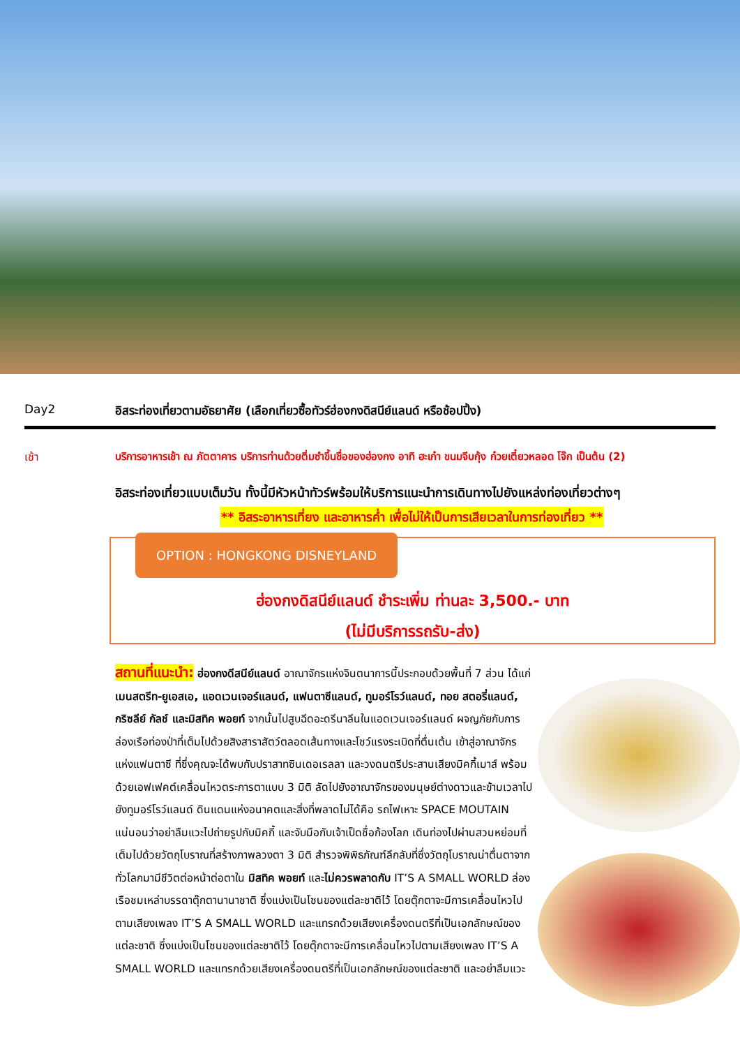Day2 อิสระท่องเที่ยวตามอัธยาศัย (เลือกเที่ยวซื้อทัวร์ฮ่องกงดิสนีย์แลนด์ หรือช้อปปิ้ง)
เช้า บริการอาหารเช้า ณ ภัตตาคาร บริการท่านด้วยติ่มซำขึ้นชื่อของฮ่องกง อาทิ ฮะเก๋า ขนมจีบกุ้ง ก๋วยเตี๋ยวหลอด โจ๊ก เป็นต้น (2)
อิสระท่องเที่ยวแบบเต็มวัน ทั้งนี้มีหัวหน้าทัวร์พร้อมให้บริการแนะนำการเดินทางไปยังแหล่งท่องเที่ยวต่างๆ
** อิสระอาหารเที่ยง และอาหารค่ำ เพื่อไม่ให้เป็นการเสียเวลาในการท่องเที่ยว **
OPTION : HONGKONG DISNEYLAND
ฮ่องกงดิสนีย์แลนด์ ชำระเพิ่ม ท่านละ 3,500.- บาท
(ไม่มีบริการรถรับ-ส่ง)
สถานที่แนะนำ: ฮ่องกงดีสนีย์แลนด์ อาณาจักรแห่งจินตนาการนี้ประกอบด้วยพื้นที่ 7 ส่วน ได้แก่ เมนสตรีท-ยูเอสเอ, แอดเวนเจอร์แลนด์, แฟนตาซีแลนด์, ทูมอร์โรว์แลนด์, ทอย สตอรี่แลนด์, กริซลีย์ กัลช์ และมิสทิค พอยท์ จากนั้นไปสูบฉีดอะดรีนาลีนในแอดเวนเจอร์แลนด์ ผจญภัยกับการล่องเรือท่องป่าที่เต็มไปด้วยสิงสาราสัตว์ตลอดเส้นทางและโชว์แรงระเบิดที่ตื่นเต้น เข้าสู่อาณาจักรแห่งแฟนตาซี ที่ซึ่งคุณจะได้พบกับปราสาทซินเดอเรลลา และวงดนตรีประสานเสียงมิคกี้เมาส์ พร้อมด้วยเอฟเฟคต์เคลื่อนไหวตระการตาแบบ 3 มิติ ลัดไปยังอาณาจักรของมนุษย์ต่างดาวและข้ามเวลาไปยังทูมอร์โรว์แลนด์ ดินแดนแห่งอนาคตและสิ่งที่พลาดไม่ได้คือ รถไฟเหาะ SPACE MOUTAIN แน่นอนว่าอย่าลืมแวะไปถ่ายรูปกับมิคกี้ และจับมือกับเจ้าเป็ดชื่อก้องโลก เดินท่องไปผ่านสวนหย่อมที่เต็มไปด้วยวัตถุโบราณที่สร้างภาพลวงตา 3 มิติ สำรวจพิพิธภัณฑ์ลึกลับที่ซึ่งวัตถุโบราณน่าตื่นตาจากทั่วโลกมามีชีวิตต่อหน้าต่อตาใน มิสทิค พอยท์ และไม่ควรพลาดกับ IT’S A SMALL WORLD ล่องเรือชมเหล่าบรรดาตุ๊กตานานาชาติ ซึ่งแบ่งเป็นโซนของแต่ละชาติไว้ โดยตุ๊กตาจะมีการเคลื่อนไหวไปตามเสียงเพลง IT’S A SMALL WORLD และแทรกด้วยเสียงเครื่องดนตรีที่เป็นเอกลักษณ์ของแต่ละชาติ ซึ่งแบ่งเป็นโซนของแต่ละชาติไว้ โดยตุ๊กตาจะมีการเคลื่อนไหวไปตามเสียงเพลง IT’S A SMALL WORLD และแทรกด้วยเสียงเครื่องดนตรีที่เป็นเอกลักษณ์ของแต่ละชาติ และอย่าลืมแวะ